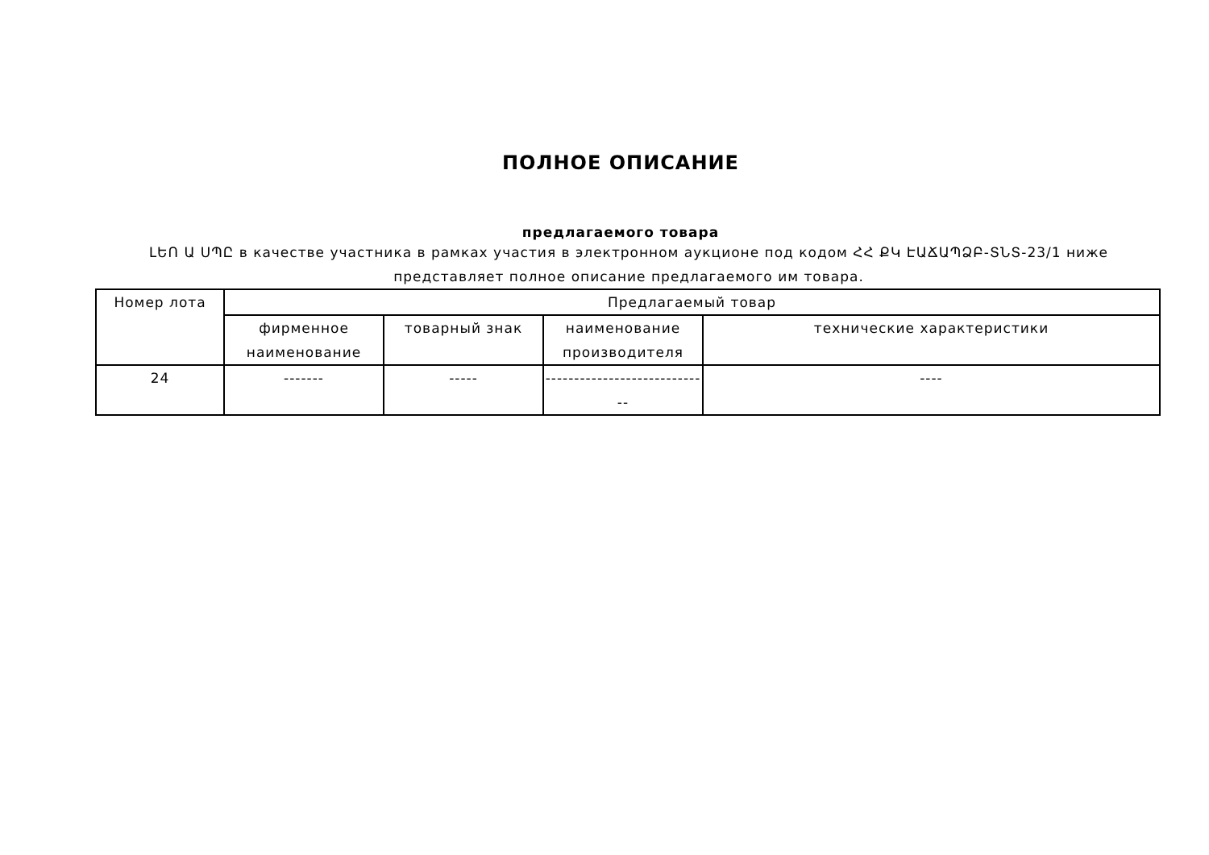ПОЛНОЕ ОПИСАНИЕ
предлагаемого товара
ԼԵՈ Ա ՍՊԸ в качестве участника в рамках участия в электронном аукционе под кодом ՀՀ ՔԿ ԷԱՃԱՊՁԲ-ՏՆՏ-23/1 ниже представляет полное описание предлагаемого им товара.
| Номер лота | Предлагаемый товар | | | |
| --- | --- | --- | --- | --- |
| | фирменное наименование | товарный знак | наименование производителя | технические характеристики |
| 24 | ------- | ----- | --------------------------- -- | ---- |